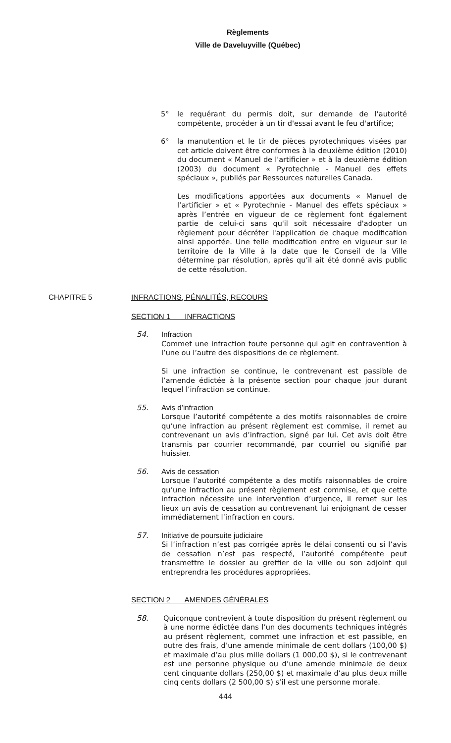Règlements
Ville de Daveluyville (Québec)
5° le requérant du permis doit, sur demande de l'autorité compétente, procéder à un tir d'essai avant le feu d'artifice;
6° la manutention et le tir de pièces pyrotechniques visées par cet article doivent être conformes à la deuxième édition (2010) du document « Manuel de l'artificier » et à la deuxième édition (2003) du document « Pyrotechnie - Manuel des effets spéciaux », publiés par Ressources naturelles Canada.
Les modifications apportées aux documents « Manuel de l’artificier » et « Pyrotechnie - Manuel des effets spéciaux » après l’entrée en vigueur de ce règlement font également partie de celui-ci sans qu'il soit nécessaire d'adopter un règlement pour décréter l'application de chaque modification ainsi apportée. Une telle modification entre en vigueur sur le territoire de la Ville à la date que le Conseil de la Ville détermine par résolution, après qu’il ait été donné avis public de cette résolution.
CHAPITRE 5 INFRACTIONS, PÉNALITÉS, RECOURS
SECTION 1 INFRACTIONS
54. Infraction
Commet une infraction toute personne qui agit en contravention à l’une ou l’autre des dispositions de ce règlement.
Si une infraction se continue, le contrevenant est passible de l’amende édictée à la présente section pour chaque jour durant lequel l’infraction se continue.
55. Avis d’infraction
Lorsque l’autorité compétente a des motifs raisonnables de croire qu’une infraction au présent règlement est commise, il remet au contrevenant un avis d’infraction, signé par lui. Cet avis doit être transmis par courrier recommandé, par courriel ou signifié par huissier.
56. Avis de cessation
Lorsque l’autorité compétente a des motifs raisonnables de croire qu’une infraction au présent règlement est commise, et que cette infraction nécessite une intervention d’urgence, il remet sur les lieux un avis de cessation au contrevenant lui enjoignant de cesser immédiatement l’infraction en cours.
57. Initiative de poursuite judiciaire
Si l’infraction n’est pas corrigée après le délai consenti ou si l’avis de cessation n’est pas respecté, l’autorité compétente peut transmettre le dossier au greffier de la ville ou son adjoint qui entreprendra les procédures appropriées.
SECTION 2 AMENDES GÉNÉRALES
58. Quiconque contrevient à toute disposition du présent règlement ou à une norme édictée dans l’un des documents techniques intégrés au présent règlement, commet une infraction et est passible, en outre des frais, d’une amende minimale de cent dollars (100,00 $) et maximale d’au plus mille dollars (1 000,00 $), si le contrevenant est une personne physique ou d’une amende minimale de deux cent cinquante dollars (250,00 $) et maximale d’au plus deux mille cinq cents dollars (2 500,00 $) s’il est une personne morale.
444